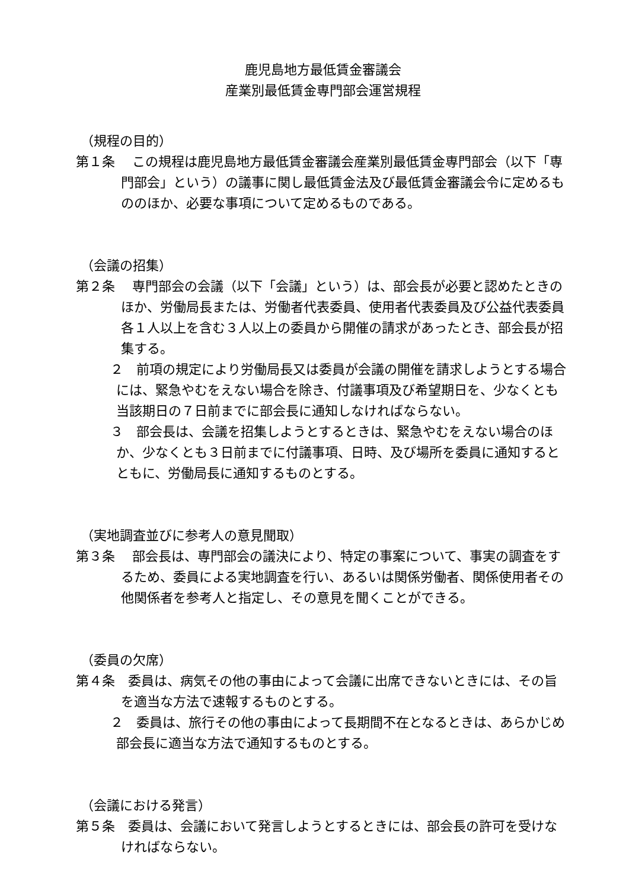鹿児島地方最低賃金審議会
産業別最低賃金専門部会運営規程
（規程の目的）
第１条　 この規程は鹿児島地方最低賃金審議会産業別最低賃金専門部会（以下「専門部会」という）の議事に関し最低賃金法及び最低賃金審議会令に定めるもののほか、必要な事項について定めるものである。
（会議の招集）
第２条　 専門部会の会議（以下「会議」という）は、部会長が必要と認めたときのほか、労働局長または、労働者代表委員、使用者代表委員及び公益代表委員各１人以上を含む３人以上の委員から開催の請求があったとき、部会長が招集する。
２　前項の規定により労働局長又は委員が会議の開催を請求しようとする場合には、緊急やむをえない場合を除き、付議事項及び希望期日を、少なくとも当該期日の７日前までに部会長に通知しなければならない。
３　部会長は、会議を招集しようとするときは、緊急やむをえない場合のほか、少なくとも３日前までに付議事項、日時、及び場所を委員に通知するとともに、労働局長に通知するものとする。
（実地調査並びに参考人の意見聞取）
第３条　 部会長は、専門部会の議決により、特定の事案について、事実の調査をするため、委員による実地調査を行い、あるいは関係労働者、関係使用者その他関係者を参考人と指定し、その意見を聞くことができる。
（委員の欠席）
第４条　委員は、病気その他の事由によって会議に出席できないときには、その旨を適当な方法で速報するものとする。
２　委員は、旅行その他の事由によって長期間不在となるときは、あらかじめ部会長に適当な方法で通知するものとする。
（会議における発言）
第５条　委員は、会議において発言しようとするときには、部会長の許可を受けなければならない。